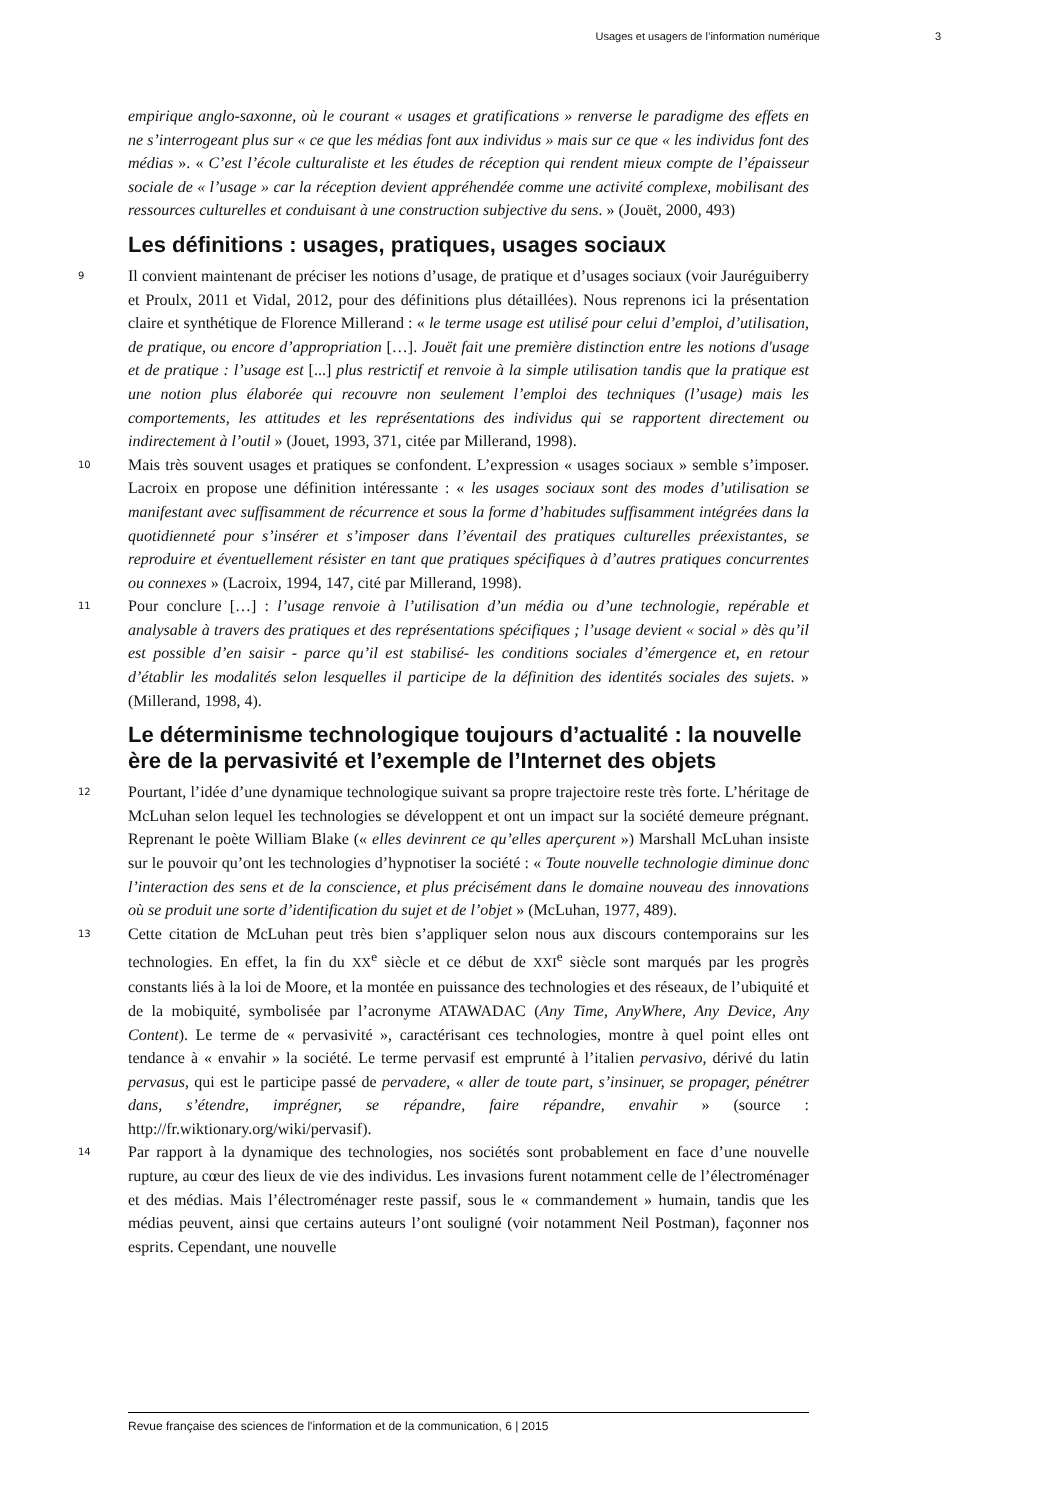Usages et usagers de l’information numérique 3
empirique anglo-saxonne, où le courant « usages et gratifications » renverse le paradigme des effets en ne s’interrogeant plus sur « ce que les médias font aux individus » mais sur ce que « les individus font des médias ». « C’est l’école culturaliste et les études de réception qui rendent mieux compte de l’épaisseur sociale de « l’usage » car la réception devient appréhendée comme une activité complexe, mobilisant des ressources culturelles et conduisant à une construction subjective du sens. » (Jouët, 2000, 493)
Les définitions : usages, pratiques, usages sociaux
9 Il convient maintenant de préciser les notions d’usage, de pratique et d’usages sociaux (voir Jauréguiberry et Proulx, 2011 et Vidal, 2012, pour des définitions plus détaillées). Nous reprenons ici la présentation claire et synthétique de Florence Millerand : « le terme usage est utilisé pour celui d’emploi, d’utilisation, de pratique, ou encore d’appropriation […]. Jouët fait une première distinction entre les notions d'usage et de pratique : l’usage est [...] plus restrictif et renvoie à la simple utilisation tandis que la pratique est une notion plus élaborée qui recouvre non seulement l’emploi des techniques (l’usage) mais les comportements, les attitudes et les représentations des individus qui se rapportent directement ou indirectement à l’outil » (Jouet, 1993, 371, citée par Millerand, 1998).
10 Mais très souvent usages et pratiques se confondent. L’expression « usages sociaux » semble s’imposer. Lacroix en propose une définition intéressante : « les usages sociaux sont des modes d’utilisation se manifestant avec suffisamment de récurrence et sous la forme d’habitudes suffisamment intégrées dans la quotidienneté pour s’insérer et s’imposer dans l’éventail des pratiques culturelles préexistantes, se reproduire et éventuellement résister en tant que pratiques spécifiques à d’autres pratiques concurrentes ou connexes » (Lacroix, 1994, 147, cité par Millerand, 1998).
11 Pour conclure […] : l’usage renvoie à l’utilisation d’un média ou d’une technologie, repérable et analysable à travers des pratiques et des représentations spécifiques ; l’usage devient « social » dès qu’il est possible d’en saisir - parce qu’il est stabilisé- les conditions sociales d’émergence et, en retour d’établir les modalités selon lesquelles il participe de la définition des identités sociales des sujets. » (Millerand, 1998, 4).
Le déterminisme technologique toujours d’actualité : la nouvelle ère de la pervasivité et l’exemple de l’Internet des objets
12 Pourtant, l’idée d’une dynamique technologique suivant sa propre trajectoire reste très forte. L’héritage de McLuhan selon lequel les technologies se développent et ont un impact sur la société demeure prégnant. Reprenant le poète William Blake (« elles devinrent ce qu’elles aperçurent ») Marshall McLuhan insiste sur le pouvoir qu’ont les technologies d’hypnotiser la société : « Toute nouvelle technologie diminue donc l’interaction des sens et de la conscience, et plus précisément dans le domaine nouveau des innovations où se produit une sorte d’identification du sujet et de l’objet » (McLuhan, 1977, 489).
13 Cette citation de McLuhan peut très bien s’appliquer selon nous aux discours contemporains sur les technologies. En effet, la fin du XX<sup>e</sup> siècle et ce début de XXI<sup>e</sup> siècle sont marqués par les progrès constants liés à la loi de Moore, et la montée en puissance des technologies et des réseaux, de l’ubiquité et de la mobiquité, symbolisée par l’acronyme ATAWADAC (Any Time, AnyWhere, Any Device, Any Content). Le terme de « pervasivité », caractérisant ces technologies, montre à quel point elles ont tendance à « envahir » la société. Le terme pervasif est emprunté à l’italien pervasivo, dérivé du latin pervasus, qui est le participe passé de pervadere, « aller de toute part, s’insinuer, se propager, pénétrer dans, s’étendre, imprégner, se répandre, faire répandre, envahir » (source : http://fr.wiktionary.org/wiki/pervasif).
14 Par rapport à la dynamique des technologies, nos sociétés sont probablement en face d’une nouvelle rupture, au cœur des lieux de vie des individus. Les invasions furent notamment celle de l’électroménager et des médias. Mais l’électroménager reste passif, sous le « commandement » humain, tandis que les médias peuvent, ainsi que certains auteurs l’ont souligné (voir notamment Neil Postman), façonner nos esprits. Cependant, une nouvelle
Revue française des sciences de l'information et de la communication, 6 | 2015